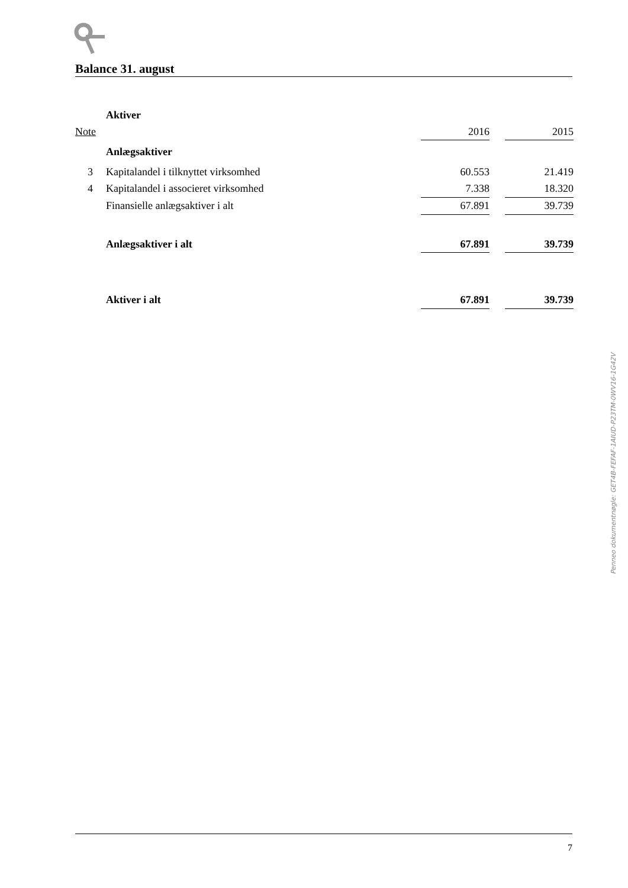Balance 31. august
| | Aktiver | | | |
| Note | | 2016 | | 2015 |
| | Anlægsaktiver | | | |
| 3 | Kapitalandel i tilknyttet virksomhed | 60.553 | | 21.419 |
| 4 | Kapitalandel i associeret virksomhed | 7.338 | | 18.320 |
| | Finansielle anlægsaktiver i alt | 67.891 | | 39.739 |
| | Anlægsaktiver i alt | 67.891 | | 39.739 |
| | Aktiver i alt | 67.891 | | 39.739 |
Penneo dokumentnøgle: GET4B-FEFAF-1AIUD-P23TM-0WV16-1G42V
7